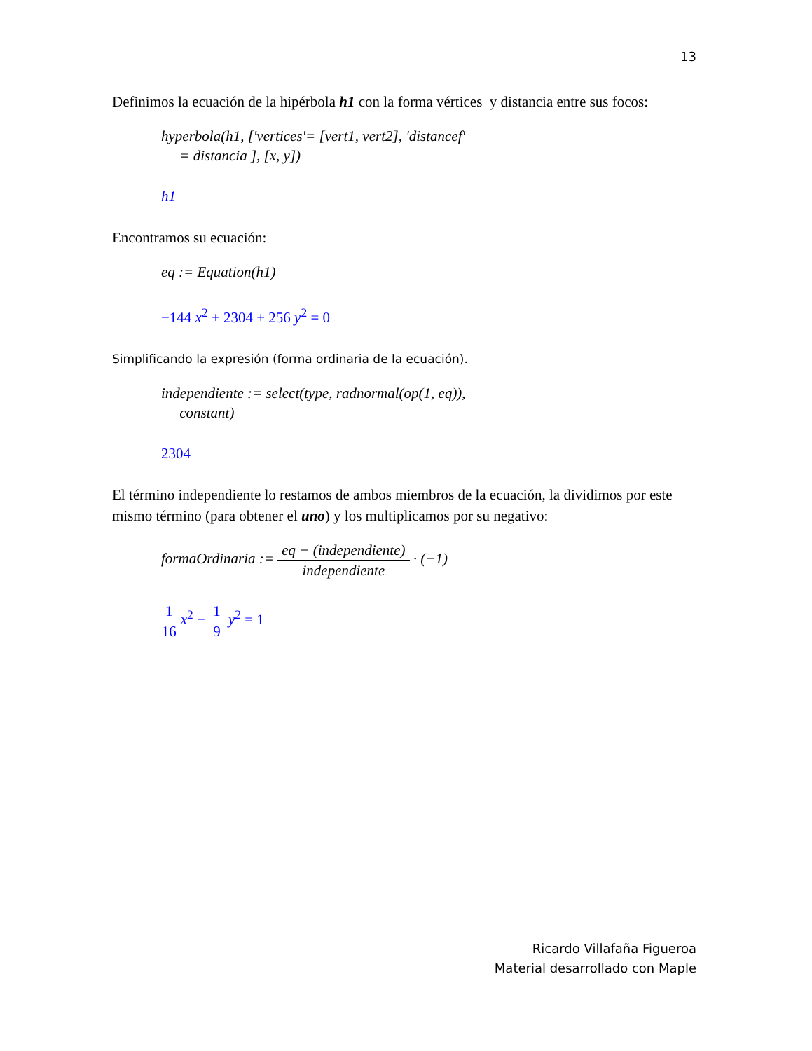13
Definimos la ecuación de la hipérbola h1 con la forma vértices y distancia entre sus focos:
hyperbola(h1, ['vertices'= [vert1, vert2], 'distancef'
= distancia ], [x, y])
h1
Encontramos su ecuación:
eq := Equation(h1)
−144 x<sup>2</sup> + 2304 + 256 y<sup>2</sup> = 0
Simplificando la expresión (forma ordinaria de la ecuación).
independiente := select(type, radnormal(op(1, eq)),
constant)
2304
El término independiente lo restamos de ambos miembros de la ecuación, la dividimos por este mismo término (para obtener el uno) y los multiplicamos por su negativo:
formaOrdinaria := eq − (independiente) independiente · (−1)
1 16 x<sup>2</sup> − 1 9 y<sup>2</sup> = 1
Ricardo Villafaña Figueroa
Material desarrollado con Maple